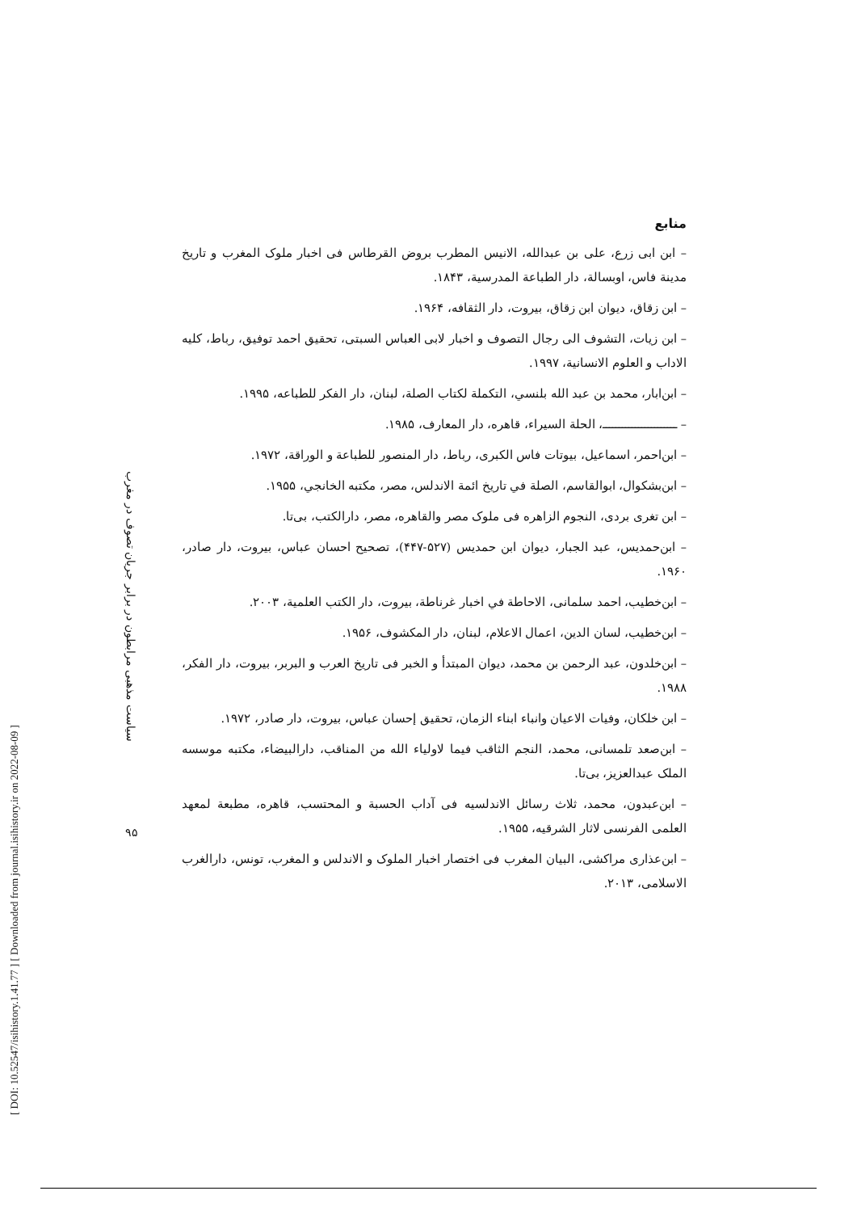[ DOI: 10.52547/isihistory.1.41.77 ] [ Downloaded from journal.isihistory.ir on 2022-08-09 ]
سیاست مذهبی مرابطون در برابر جریان تصوف در مغرب
۹۵
منابع
– ابن ابی زرع، علی بن عبدالله، الانیس المطرب بروض القرطاس فی اخبار ملوک المغرب و تاریخ مدینة فاس، اوبسالة، دار الطباعة المدرسیة، ۱۸۴۳.
– ابن زقاق، دیوان ابن زقاق، بیروت، دار الثقافه، ۱۹۶۴.
– ابن زیات، التشوف الی رجال التصوف و اخبار لابی العباس السبتی، تحقیق احمد توفیق، رباط، کلیه الاداب و العلوم الانسانیة، ۱۹۹۷.
– ابن‌ابار، محمد بن عبد الله بلنسي، التکملة لکتاب الصلة، لبنان، دار الفکر للطباعه، ۱۹۹۵.
– ـــــــــــــــــــــــ، الحلة السیراء، قاهره، دار المعارف، ۱۹۸۵.
– ابن‌احمر، اسماعیل، بیوتات فاس الکبری، رباط، دار المنصور للطباعة و الوراقة، ۱۹۷۲.
– ابن‌بشکوال، ابوالقاسم، الصلة في تاریخ ائمة الاندلس، مصر، مکتبه الخانجي، ۱۹۵۵.
– ابن تغری بردی، النجوم الزاهره فی ملوک مصر والقاهره، مصر، دارالکتب، بی‌تا.
– ابن‌حمدیس، عبد الجبار، دیوان ابن حمدیس (۵۲۷-۴۴۷)، تصحیح احسان عباس، بیروت، دار صادر، ۱۹۶۰.
– ابن‌خطیب، احمد سلمانی، الاحاطة في اخبار غرناطة، بیروت، دار الکتب العلمیة، ۲۰۰۳.
– ابن‌خطیب، لسان الدین، اعمال الاعلام، لبنان، دار المکشوف، ۱۹۵۶.
– ابن‌خلدون، عبد الرحمن بن محمد، دیوان المبتدأ و الخبر فی تاریخ العرب و البربر، بیروت، دار الفکر، ۱۹۸۸.
– ابن خلکان، وفیات الاعیان وانباء ابناء الزمان، تحقیق إحسان عباس، بیروت، دار صادر، ۱۹۷۲.
– ابن‌صعد تلمسانی، محمد، النجم الثاقب فیما لاولیاء الله من المناقب، دارالبیضاء، مکتبه موسسه الملک عبدالعزیز، بی‌تا.
– ابن‌عبدون، محمد، ثلاث رسائل الاندلسیه فی آداب الحسبة و المحتسب، قاهره، مطبعة لمعهد العلمی الفرنسی لاثار الشرقیه، ۱۹۵۵.
– ابن‌عذاری مراکشی، البیان المغرب فی اختصار اخبار الملوک و الاندلس و المغرب، تونس، دارالغرب الاسلامی، ۲۰۱۳.